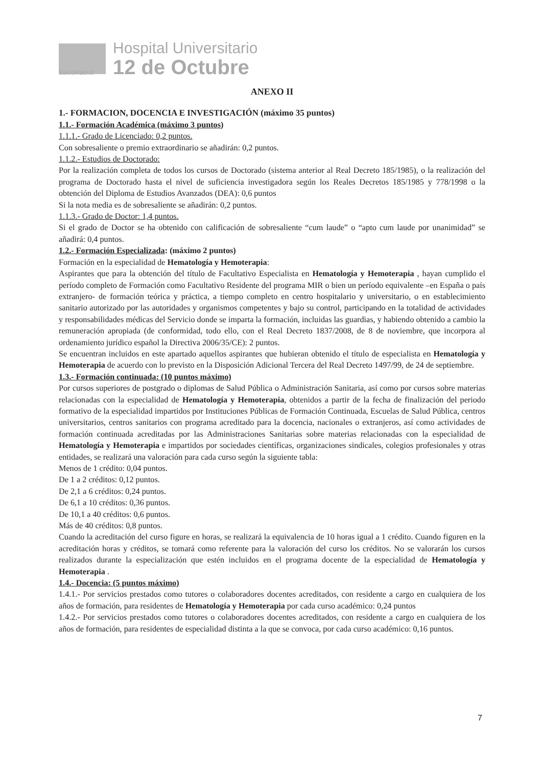Hospital Universitario
12 de Octubre
SaludMadrid
ANEXO II
1.- FORMACION, DOCENCIA E INVESTIGACIÓN (máximo 35 puntos)
1.1.- Formación Académica (máximo 3 puntos)
1.1.1.- Grado de Licenciado: 0,2 puntos.
Con sobresaliente o premio extraordinario se añadirán: 0,2 puntos.
1.1.2.- Estudios de Doctorado:
Por la realización completa de todos los cursos de Doctorado (sistema anterior al Real Decreto 185/1985), o la realización del programa de Doctorado hasta el nivel de suficiencia investigadora según los Reales Decretos 185/1985 y 778/1998 o la obtención del Diploma de Estudios Avanzados (DEA): 0,6 puntos
Si la nota media es de sobresaliente se añadirán: 0,2 puntos.
1.1.3.- Grado de Doctor: 1,4 puntos.
Si el grado de Doctor se ha obtenido con calificación de sobresaliente “cum laude” o “apto cum laude por unanimidad” se añadirá: 0,4 puntos.
1.2.- Formación Especializada: (máximo 2 puntos)
Formación en la especialidad de Hematología y Hemoterapia:
Aspirantes que para la obtención del título de Facultativo Especialista en Hematología y Hemoterapia , hayan cumplido el período completo de Formación como Facultativo Residente del programa MIR o bien un período equivalente –en España o país extranjero- de formación teórica y práctica, a tiempo completo en centro hospitalario y universitario, o en establecimiento sanitario autorizado por las autoridades y organismos competentes y bajo su control, participando en la totalidad de actividades y responsabilidades médicas del Servicio donde se imparta la formación, incluidas las guardias, y habiendo obtenido a cambio la remuneración apropiada (de conformidad, todo ello, con el Real Decreto 1837/2008, de 8 de noviembre, que incorpora al ordenamiento jurídico español la Directiva 2006/35/CE): 2 puntos.
Se encuentran incluidos en este apartado aquellos aspirantes que hubieran obtenido el título de especialista en Hematología y Hemoterapia de acuerdo con lo previsto en la Disposición Adicional Tercera del Real Decreto 1497/99, de 24 de septiembre.
1.3.- Formación continuada: (10 puntos máximo)
Por cursos superiores de postgrado o diplomas de Salud Pública o Administración Sanitaria, así como por cursos sobre materias relacionadas con la especialidad de Hematología y Hemoterapia, obtenidos a partir de la fecha de finalización del periodo formativo de la especialidad impartidos por Instituciones Públicas de Formación Continuada, Escuelas de Salud Pública, centros universitarios, centros sanitarios con programa acreditado para la docencia, nacionales o extranjeros, así como actividades de formación continuada acreditadas por las Administraciones Sanitarias sobre materias relacionadas con la especialidad de Hematología y Hemoterapia e impartidos por sociedades científicas, organizaciones sindicales, colegios profesionales y otras entidades, se realizará una valoración para cada curso según la siguiente tabla:
Menos de 1 crédito: 0,04 puntos.
De 1 a 2 créditos: 0,12 puntos.
De 2,1 a 6 créditos: 0,24 puntos.
De 6,1 a 10 créditos: 0,36 puntos.
De 10,1 a 40 créditos: 0,6 puntos.
Más de 40 créditos: 0,8 puntos.
Cuando la acreditación del curso figure en horas, se realizará la equivalencia de 10 horas igual a 1 crédito. Cuando figuren en la acreditación horas y créditos, se tomará como referente para la valoración del curso los créditos. No se valorarán los cursos realizados durante la especialización que estén incluidos en el programa docente de la especialidad de Hematología y Hemoterapia .
1.4.- Docencia: (5 puntos máximo)
1.4.1.- Por servicios prestados como tutores o colaboradores docentes acreditados, con residente a cargo en cualquiera de los años de formación, para residentes de Hematología y Hemoterapia por cada curso académico: 0,24 puntos
1.4.2.- Por servicios prestados como tutores o colaboradores docentes acreditados, con residente a cargo en cualquiera de los años de formación, para residentes de especialidad distinta a la que se convoca, por cada curso académico: 0,16 puntos.
7